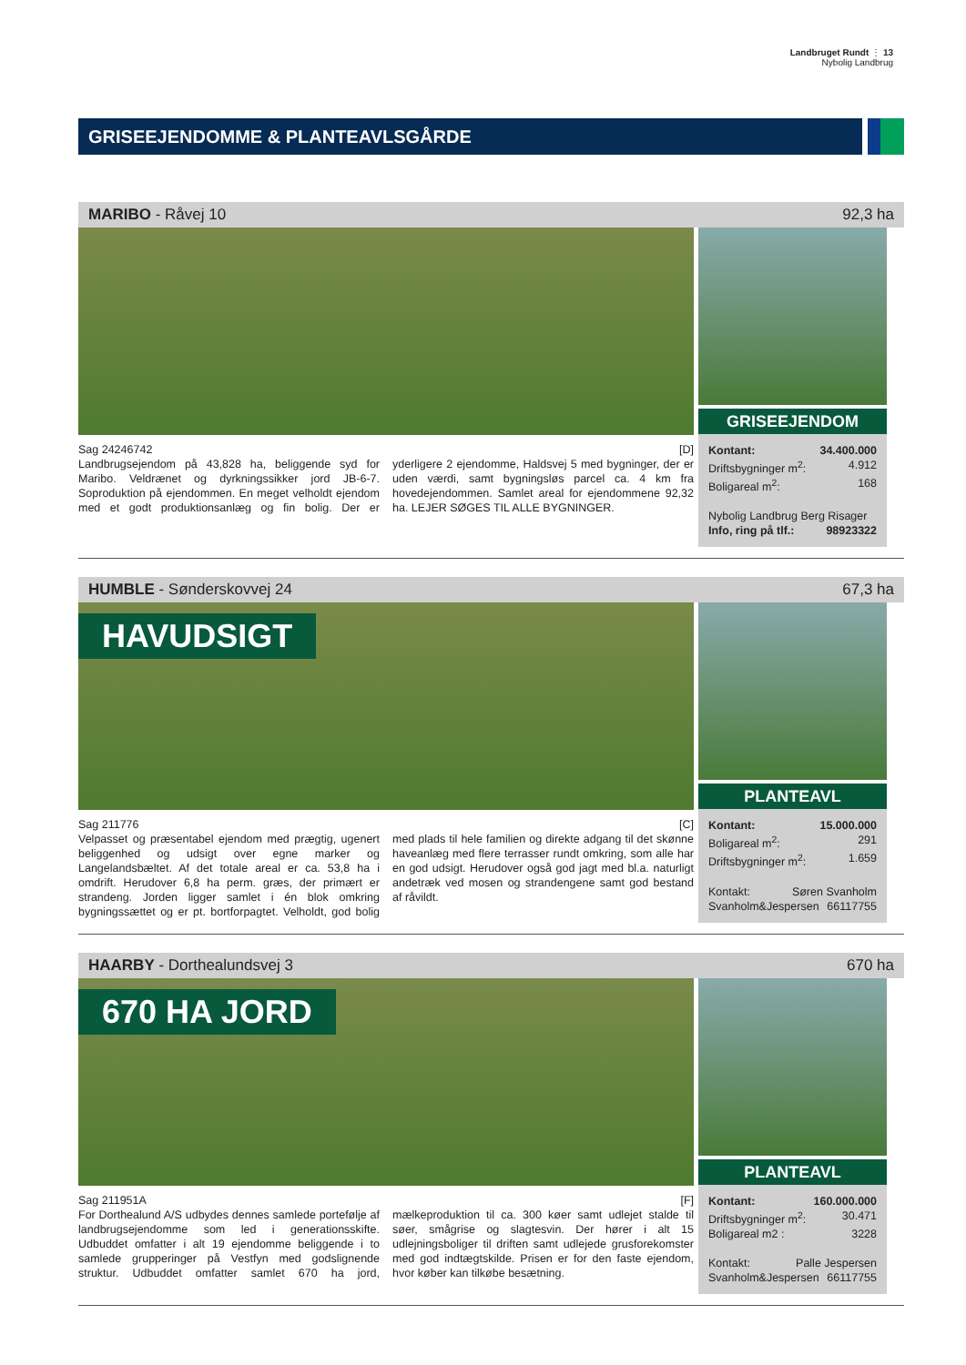Landbruget Rundt ⋮ 13
Nybolig Landbrug
GRISEEJENDOMME & PLANTEAVLSGÅRDE
MARIBO - Råvej 10 92,3 ha
Sag 24246742 [D]
Landbrugsejendom på 43,828 ha, beliggende syd for Maribo. Veldrænet og dyrkningssikker jord JB-6-7. Soproduktion på ejendommen. En meget velholdt ejendom med et godt produktionsanlæg og fin bolig. Der er yderligere 2 ejendomme, Haldsvej 5 med bygninger, der er uden værdi, samt bygningsløs parcel ca. 4 km fra hovedejendommen. Samlet areal for ejendommene 92,32 ha. LEJER SØGES TIL ALLE BYGNINGER.
GRISEEJENDOM
Kontant: 34.400.000
Driftsbygninger m<sup>2</sup>: 4.912
Boligareal m<sup>2</sup>: 168
Nybolig Landbrug Berg Risager
Info, ring på tlf.: 98923322
HUMBLE - Sønderskovvej 24 67,3 ha
HAVUDSIGT
Sag 211776 [C]
Velpasset og præsentabel ejendom med prægtig, ugenert beliggenhed og udsigt over egne marker og Langelandsbæltet. Af det totale areal er ca. 53,8 ha i omdrift. Herudover 6,8 ha perm. græs, der primært er strandeng. Jorden ligger samlet i én blok omkring bygningssættet og er pt. bortforpagtet. Velholdt, god bolig med plads til hele familien og direkte adgang til det skønne haveanlæg med flere terrasser rundt omkring, som alle har en god udsigt. Herudover også god jagt med bl.a. naturligt andetræk ved mosen og strandengene samt god bestand af råvildt.
PLANTEAVL
Kontant: 15.000.000
Boligareal m<sup>2</sup>: 291
Driftsbygninger m<sup>2</sup>: 1.659
Kontakt: Søren Svanholm
Svanholm&Jespersen 66117755
HAARBY - Dorthealundsvej 3 670 ha
670 HA JORD
Sag 211951A [F]
For Dorthealund A/S udbydes dennes samlede portefølje af landbrugsejendomme som led i generationsskifte. Udbuddet omfatter i alt 19 ejendomme beliggende i to samlede grupperinger på Vestfyn med godslignende struktur. Udbuddet omfatter samlet 670 ha jord, mælkeproduktion til ca. 300 køer samt udlejet stalde til søer, smågrise og slagtesvin. Der hører i alt 15 udlejningsboliger til driften samt udlejede grusforekomster med god indtægtskilde. Prisen er for den faste ejendom, hvor køber kan tilkøbe besætning.
PLANTEAVL
Kontant: 160.000.000
Driftsbygninger m<sup>2</sup>: 30.471
Boligareal m2 : 3228
Kontakt: Palle Jespersen
Svanholm&Jespersen 66117755